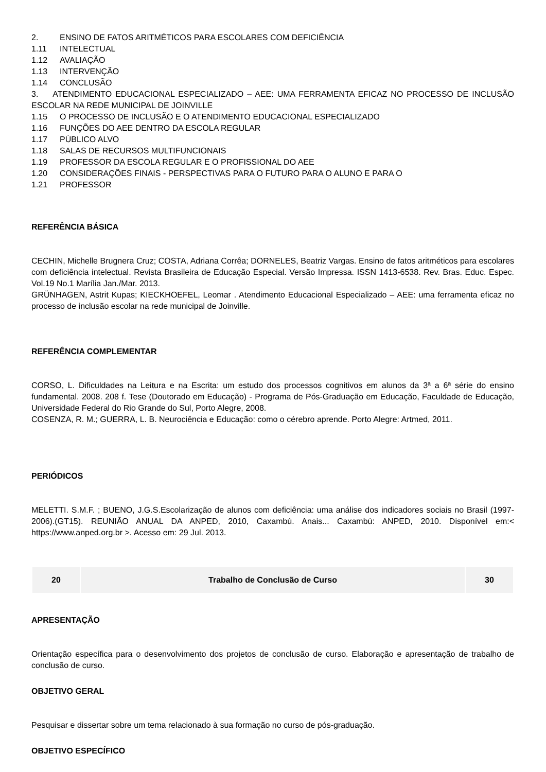2. ENSINO DE FATOS ARITMÉTICOS PARA ESCOLARES COM DEFICIÊNCIA
1.11 INTELECTUAL
1.12 AVALIAÇÃO
1.13 INTERVENÇÃO
1.14 CONCLUSÃO
3. ATENDIMENTO EDUCACIONAL ESPECIALIZADO – AEE: UMA FERRAMENTA EFICAZ NO PROCESSO DE INCLUSÃO ESCOLAR NA REDE MUNICIPAL DE JOINVILLE
1.15 O PROCESSO DE INCLUSÃO E O ATENDIMENTO EDUCACIONAL ESPECIALIZADO
1.16 FUNÇÕES DO AEE DENTRO DA ESCOLA REGULAR
1.17 PÚBLICO ALVO
1.18 SALAS DE RECURSOS MULTIFUNCIONAIS
1.19 PROFESSOR DA ESCOLA REGULAR E O PROFISSIONAL DO AEE
1.20 CONSIDERAÇÕES FINAIS - PERSPECTIVAS PARA O FUTURO PARA O ALUNO E PARA O
1.21 PROFESSOR
REFERÊNCIA BÁSICA
CECHIN, Michelle Brugnera Cruz; COSTA, Adriana Corrêa; DORNELES, Beatriz Vargas. Ensino de fatos aritméticos para escolares com deficiência intelectual. Revista Brasileira de Educação Especial. Versão Impressa. ISSN 1413-6538. Rev. Bras. Educ. Espec. Vol.19 No.1 Marília Jan./Mar. 2013.
GRÜNHAGEN, Astrit Kupas; KIECKHOEFEL, Leomar . Atendimento Educacional Especializado – AEE: uma ferramenta eficaz no processo de inclusão escolar na rede municipal de Joinville.
REFERÊNCIA COMPLEMENTAR
CORSO, L. Dificuldades na Leitura e na Escrita: um estudo dos processos cognitivos em alunos da 3ª a 6ª série do ensino fundamental. 2008. 208 f. Tese (Doutorado em Educação) - Programa de Pós-Graduação em Educação, Faculdade de Educação, Universidade Federal do Rio Grande do Sul, Porto Alegre, 2008.
COSENZA, R. M.; GUERRA, L. B. Neurociência e Educação: como o cérebro aprende. Porto Alegre: Artmed, 2011.
PERIÓDICOS
MELETTI. S.M.F. ; BUENO, J.G.S.Escolarização de alunos com deficiência: uma análise dos indicadores sociais no Brasil (1997-2006).(GT15). REUNIÃO ANUAL DA ANPED, 2010, Caxambú. Anais... Caxambú: ANPED, 2010. Disponível em:< https://www.anped.org.br >. Acesso em: 29 Jul. 2013.
| 20 | Trabalho de Conclusão de Curso | 30 |
APRESENTAÇÃO
Orientação específica para o desenvolvimento dos projetos de conclusão de curso. Elaboração e apresentação de trabalho de conclusão de curso.
OBJETIVO GERAL
Pesquisar e dissertar sobre um tema relacionado à sua formação no curso de pós-graduação.
OBJETIVO ESPECÍFICO